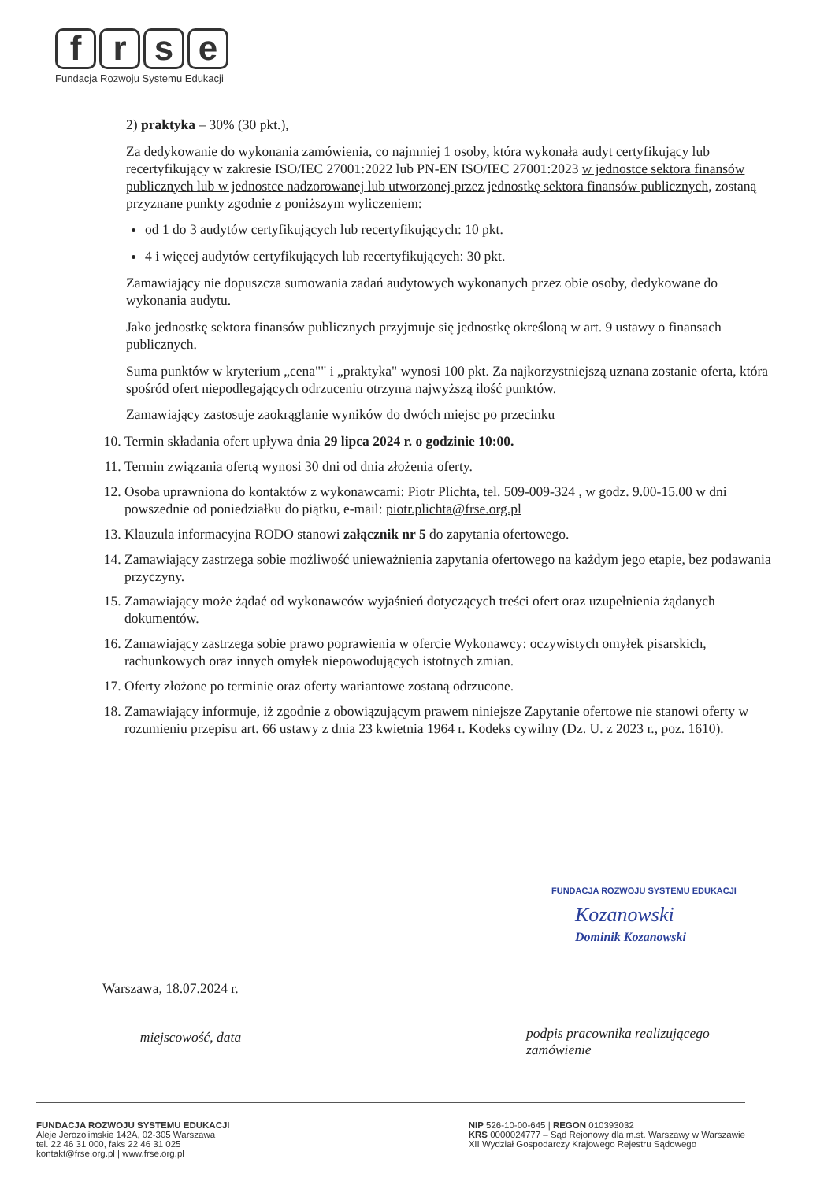frse
Fundacja Rozwoju Systemu Edukacji
2) praktyka – 30% (30 pkt.),
Za dedykowanie do wykonania zamówienia, co najmniej 1 osoby, która wykonała audyt certyfikujący lub recertyfikujący w zakresie ISO/IEC 27001:2022 lub PN-EN ISO/IEC 27001:2023 w jednostce sektora finansów publicznych lub w jednostce nadzorowanej lub utworzonej przez jednostkę sektora finansów publicznych, zostaną przyznane punkty zgodnie z poniższym wyliczeniem:
od 1 do 3 audytów certyfikujących lub recertyfikujących: 10 pkt.
4 i więcej audytów certyfikujących lub recertyfikujących: 30 pkt.
Zamawiający nie dopuszcza sumowania zadań audytowych wykonanych przez obie osoby, dedykowane do wykonania audytu.
Jako jednostkę sektora finansów publicznych przyjmuje się jednostkę określoną w art. 9 ustawy o finansach publicznych.
Suma punktów w kryterium „cena"" i „praktyka" wynosi 100 pkt. Za najkorzystniejszą uznana zostanie oferta, która spośród ofert niepodlegających odrzuceniu otrzyma najwyższą ilość punktów.
Zamawiający zastosuje zaokrąglanie wyników do dwóch miejsc po przecinku
10. Termin składania ofert upływa dnia 29 lipca 2024 r. o godzinie 10:00.
11. Termin związania ofertą wynosi 30 dni od dnia złożenia oferty.
12. Osoba uprawniona do kontaktów z wykonawcami: Piotr Plichta, tel. 509-009-324 , w godz. 9.00-15.00 w dni powszednie od poniedziałku do piątku, e-mail: piotr.plichta@frse.org.pl
13. Klauzula informacyjna RODO stanowi załącznik nr 5 do zapytania ofertowego.
14. Zamawiający zastrzega sobie możliwość unieważnienia zapytania ofertowego na każdym jego etapie, bez podawania przyczyny.
15. Zamawiający może żądać od wykonawców wyjaśnień dotyczących treści ofert oraz uzupełnienia żądanych dokumentów.
16. Zamawiający zastrzega sobie prawo poprawienia w ofercie Wykonawcy: oczywistych omyłek pisarskich, rachunkowych oraz innych omyłek niepowodujących istotnych zmian.
17. Oferty złożone po terminie oraz oferty wariantowe zostaną odrzucone.
18. Zamawiający informuje, iż zgodnie z obowiązującym prawem niniejsze Zapytanie ofertowe nie stanowi oferty w rozumieniu przepisu art. 66 ustawy z dnia 23 kwietnia 1964 r. Kodeks cywilny (Dz. U. z 2023 r., poz. 1610).
FUNDACJA ROZWOJU SYSTEMU EDUKACJI
Kozanowski
Dominik Kozanowski
Warszawa, 18.07.2024 r.
miejscowość, data
podpis pracownika realizującego zamówienie
FUNDACJA ROZWOJU SYSTEMU EDUKACJI
Aleje Jerozolimskie 142A, 02-305 Warszawa
tel. 22 46 31 000, faks 22 46 31 025
kontakt@frse.org.pl | www.frse.org.pl
NIP 526-10-00-645 | REGON 010393032
KRS 0000024777 – Sąd Rejonowy dla m.st. Warszawy w Warszawie
XII Wydział Gospodarczy Krajowego Rejestru Sądowego